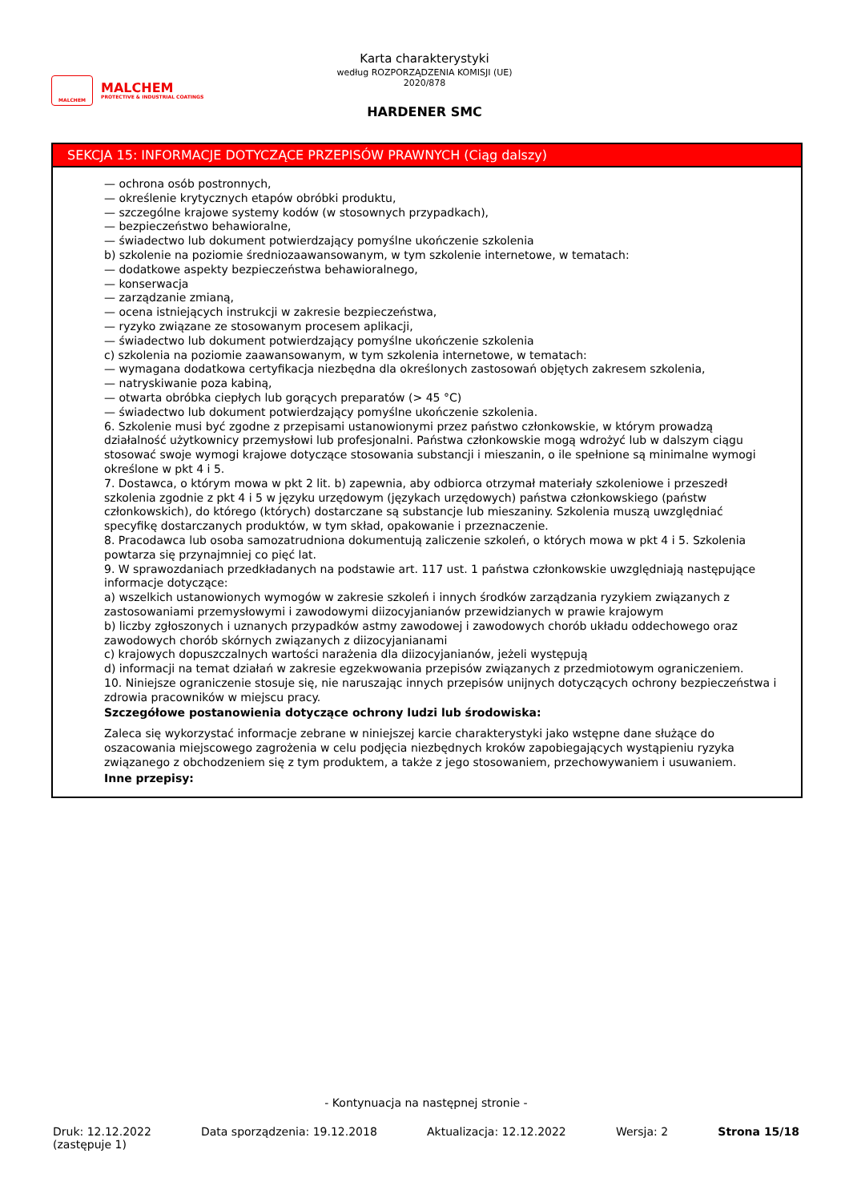MALCHEM
MALCHEM
PROTECTIVE & INDUSTRIAL COATINGS
Karta charakterystyki
według ROZPORZĄDZENIA KOMISJI (UE) 2020/878
HARDENER SMC
SEKCJA 15: INFORMACJE DOTYCZĄCE PRZEPISÓW PRAWNYCH (Ciąg dalszy)
— ochrona osób postronnych,
— określenie krytycznych etapów obróbki produktu,
— szczególne krajowe systemy kodów (w stosownych przypadkach),
— bezpieczeństwo behawioralne,
— świadectwo lub dokument potwierdzający pomyślne ukończenie szkolenia
b) szkolenie na poziomie średniozaawansowanym, w tym szkolenie internetowe, w tematach:
— dodatkowe aspekty bezpieczeństwa behawioralnego,
— konserwacja
— zarządzanie zmianą,
— ocena istniejących instrukcji w zakresie bezpieczeństwa,
— ryzyko związane ze stosowanym procesem aplikacji,
— świadectwo lub dokument potwierdzający pomyślne ukończenie szkolenia
c) szkolenia na poziomie zaawansowanym, w tym szkolenia internetowe, w tematach:
— wymagana dodatkowa certyfikacja niezbędna dla określonych zastosowań objętych zakresem szkolenia,
— natryskiwanie poza kabiną,
— otwarta obróbka ciepłych lub gorących preparatów (> 45 °C)
— świadectwo lub dokument potwierdzający pomyślne ukończenie szkolenia.
6. Szkolenie musi być zgodne z przepisami ustanowionymi przez państwo członkowskie, w którym prowadzą działalność użytkownicy przemysłowi lub profesjonalni. Państwa członkowskie mogą wdrożyć lub w dalszym ciągu stosować swoje wymogi krajowe dotyczące stosowania substancji i mieszanin, o ile spełnione są minimalne wymogi określone w pkt 4 i 5.
7. Dostawca, o którym mowa w pkt 2 lit. b) zapewnia, aby odbiorca otrzymał materiały szkoleniowe i przeszedł szkolenia zgodnie z pkt 4 i 5 w języku urzędowym (językach urzędowych) państwa członkowskiego (państw członkowskich), do którego (których) dostarczane są substancje lub mieszaniny. Szkolenia muszą uwzględniać specyfikę dostarczanych produktów, w tym skład, opakowanie i przeznaczenie.
8. Pracodawca lub osoba samozatrudniona dokumentują zaliczenie szkoleń, o których mowa w pkt 4 i 5. Szkolenia powtarza się przynajmniej co pięć lat.
9. W sprawozdaniach przedkładanych na podstawie art. 117 ust. 1 państwa członkowskie uwzględniają następujące informacje dotyczące:
a) wszelkich ustanowionych wymogów w zakresie szkoleń i innych środków zarządzania ryzykiem związanych z zastosowaniami przemysłowymi i zawodowymi diizocyjanianów przewidzianych w prawie krajowym
b) liczby zgłoszonych i uznanych przypadków astmy zawodowej i zawodowych chorób układu oddechowego oraz zawodowych chorób skórnych związanych z diizocyjanianami
c) krajowych dopuszczalnych wartości narażenia dla diizocyjanianów, jeżeli występują
d) informacji na temat działań w zakresie egzekwowania przepisów związanych z przedmiotowym ograniczeniem.
10. Niniejsze ograniczenie stosuje się, nie naruszając innych przepisów unijnych dotyczących ochrony bezpieczeństwa i zdrowia pracowników w miejscu pracy.
Szczegółowe postanowienia dotyczące ochrony ludzi lub środowiska:
Zaleca się wykorzystać informacje zebrane w niniejszej karcie charakterystyki jako wstępne dane służące do oszacowania miejscowego zagrożenia w celu podjęcia niezbędnych kroków zapobiegających wystąpieniu ryzyka związanego z obchodzeniem się z tym produktem, a także z jego stosowaniem, przechowywaniem i usuwaniem.
Inne przepisy:
- Kontynuacja na następnej stronie -
Druk: 12.12.2022
(zastępuje 1) Data sporządzenia: 19.12.2018 Aktualizacja: 12.12.2022 Wersja: 2 Strona 15/18